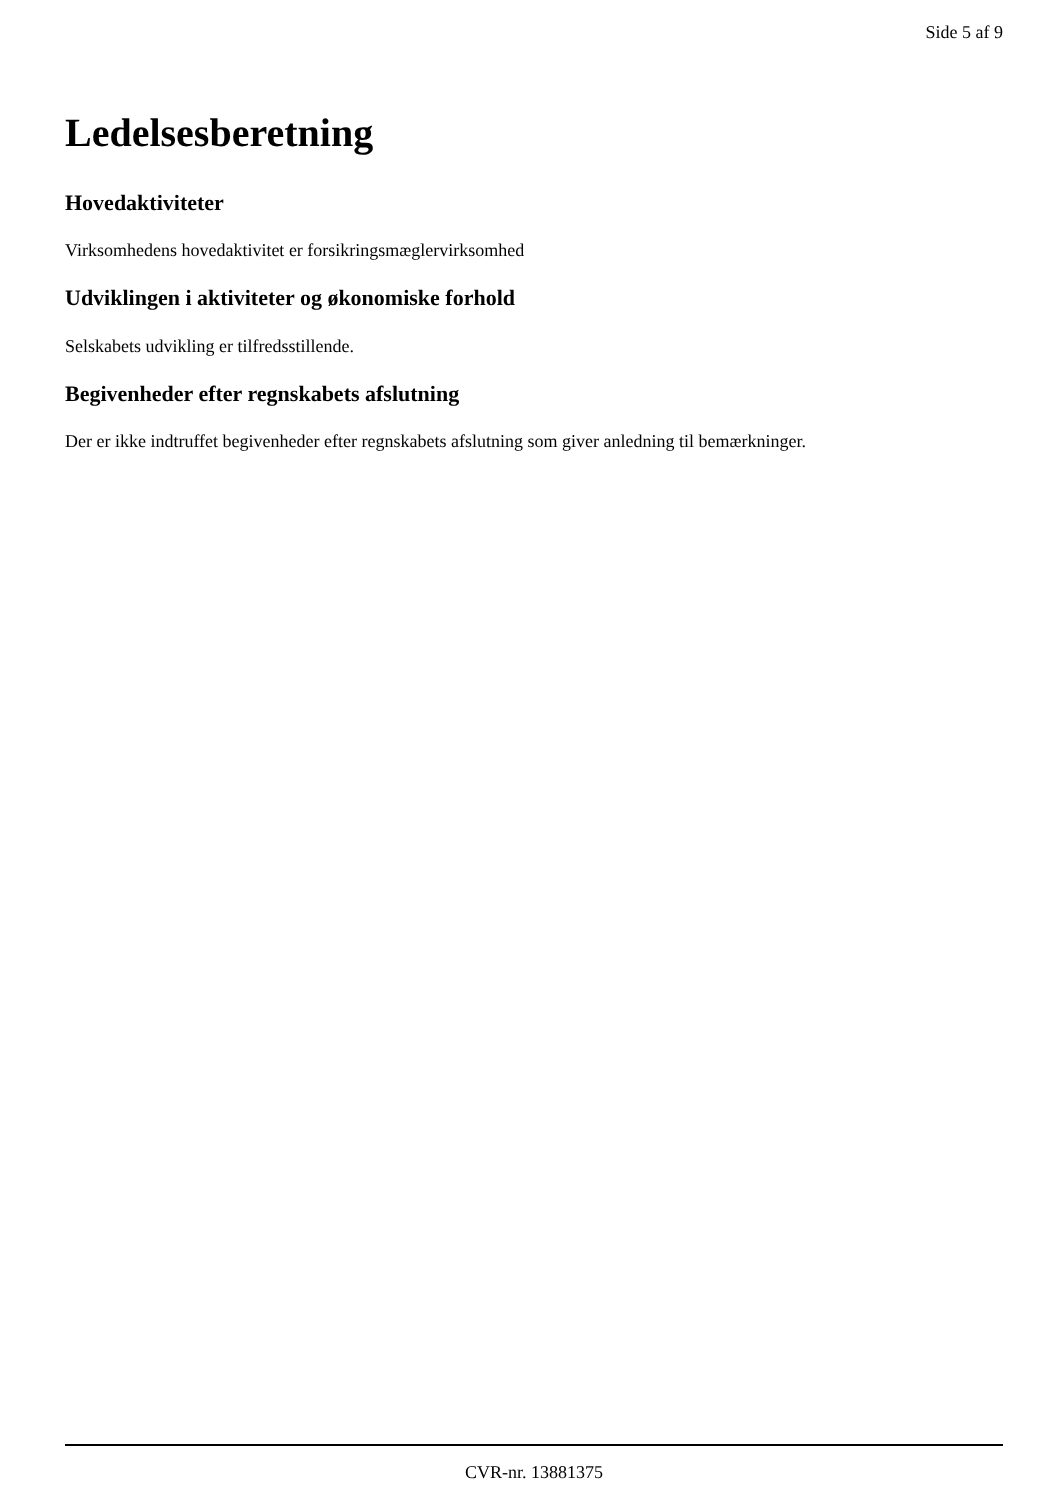Side 5 af 9
Ledelsesberetning
Hovedaktiviteter
Virksomhedens hovedaktivitet er forsikringsmæglervirksomhed
Udviklingen i aktiviteter og økonomiske forhold
Selskabets udvikling er tilfredsstillende.
Begivenheder efter regnskabets afslutning
Der er ikke indtruffet begivenheder efter regnskabets afslutning som giver anledning til bemærkninger.
CVR-nr. 13881375